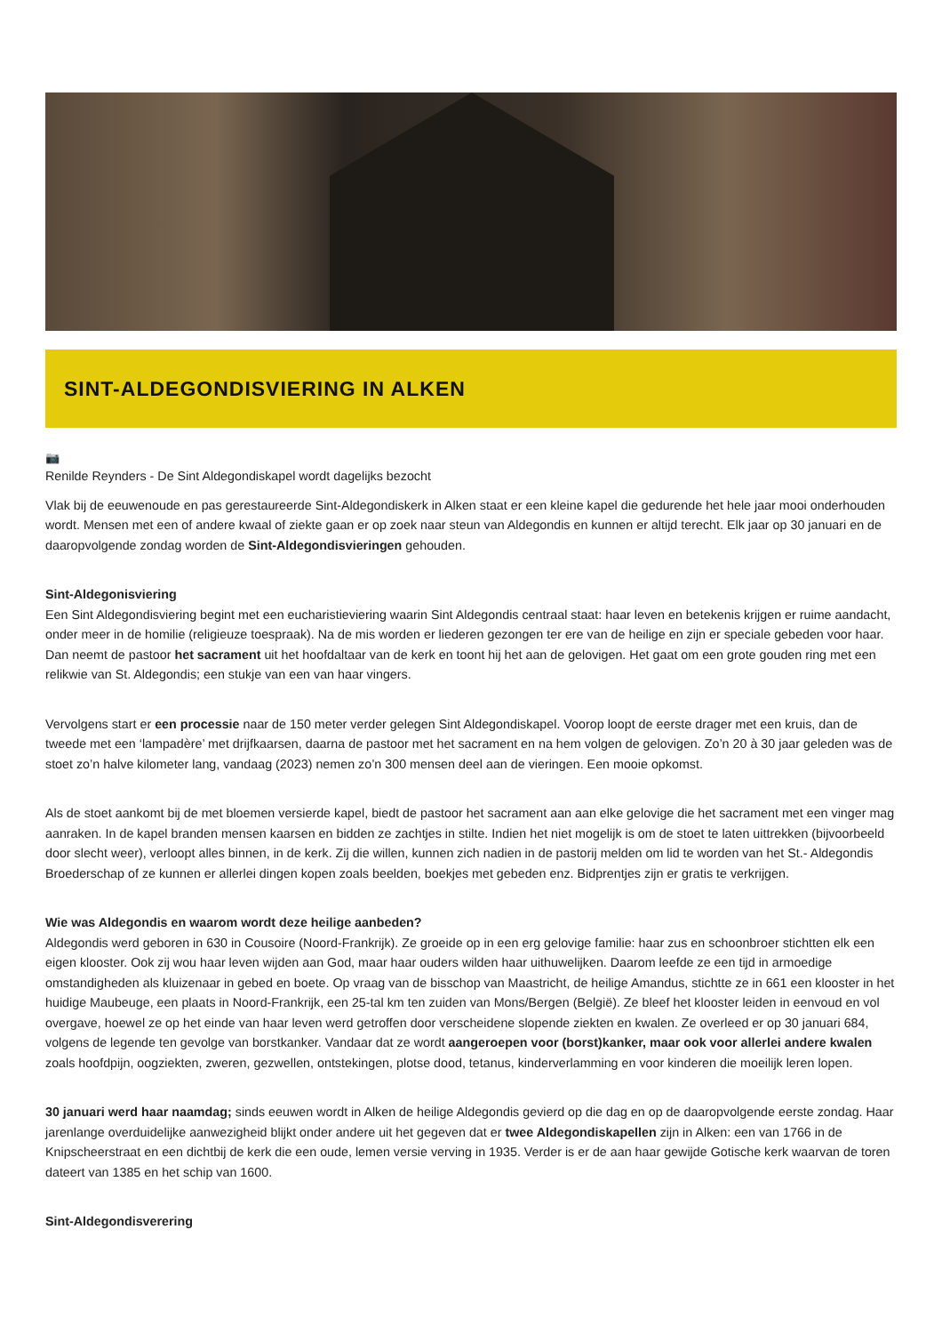SINT-ALDEGONDISVIERING IN ALKEN
📷
Renilde Reynders - De Sint Aldegondiskapel wordt dagelijks bezocht
Vlak bij de eeuwenoude en pas gerestaureerde Sint-Aldegondiskerk in Alken staat er een kleine kapel die gedurende het hele jaar mooi onderhouden wordt. Mensen met een of andere kwaal of ziekte gaan er op zoek naar steun van Aldegondis en kunnen er altijd terecht. Elk jaar op 30 januari en de daaropvolgende zondag worden de Sint-Aldegondisvieringen gehouden.
Sint-Aldegonisviering
Een Sint Aldegondisviering begint met een eucharistieviering waarin Sint Aldegondis centraal staat: haar leven en betekenis krijgen er ruime aandacht, onder meer in de homilie (religieuze toespraak). Na de mis worden er liederen gezongen ter ere van de heilige en zijn er speciale gebeden voor haar. Dan neemt de pastoor het sacrament uit het hoofdaltaar van de kerk en toont hij het aan de gelovigen. Het gaat om een grote gouden ring met een relikwie van St. Aldegondis; een stukje van een van haar vingers.
Vervolgens start er een processie naar de 150 meter verder gelegen Sint Aldegondiskapel. Voorop loopt de eerste drager met een kruis, dan de tweede met een ‘lampadère’ met drijfkaarsen, daarna de pastoor met het sacrament en na hem volgen de gelovigen. Zo’n 20 à 30 jaar geleden was de stoet zo’n halve kilometer lang, vandaag (2023) nemen zo’n 300 mensen deel aan de vieringen. Een mooie opkomst.
Als de stoet aankomt bij de met bloemen versierde kapel, biedt de pastoor het sacrament aan aan elke gelovige die het sacrament met een vinger mag aanraken. In de kapel branden mensen kaarsen en bidden ze zachtjes in stilte. Indien het niet mogelijk is om de stoet te laten uittrekken (bijvoorbeeld door slecht weer), verloopt alles binnen, in de kerk. Zij die willen, kunnen zich nadien in de pastorij melden om lid te worden van het St.- Aldegondis Broederschap of ze kunnen er allerlei dingen kopen zoals beelden, boekjes met gebeden enz. Bidprentjes zijn er gratis te verkrijgen.
Wie was Aldegondis en waarom wordt deze heilige aanbeden?
Aldegondis werd geboren in 630 in Cousoire (Noord-Frankrijk). Ze groeide op in een erg gelovige familie: haar zus en schoonbroer stichtten elk een eigen klooster. Ook zij wou haar leven wijden aan God, maar haar ouders wilden haar uithuwelijken. Daarom leefde ze een tijd in armoedige omstandigheden als kluizenaar in gebed en boete. Op vraag van de bisschop van Maastricht, de heilige Amandus, stichtte ze in 661 een klooster in het huidige Maubeuge, een plaats in Noord-Frankrijk, een 25-tal km ten zuiden van Mons/Bergen (België). Ze bleef het klooster leiden in eenvoud en vol overgave, hoewel ze op het einde van haar leven werd getroffen door verscheidene slopende ziekten en kwalen. Ze overleed er op 30 januari 684, volgens de legende ten gevolge van borstkanker. Vandaar dat ze wordt aangeroepen voor (borst)kanker, maar ook voor allerlei andere kwalen zoals hoofdpijn, oogziekten, zweren, gezwellen, ontstekingen, plotse dood, tetanus, kinderverlamming en voor kinderen die moeilijk leren lopen.
30 januari werd haar naamdag; sinds eeuwen wordt in Alken de heilige Aldegondis gevierd op die dag en op de daaropvolgende eerste zondag. Haar jarenlange overduidelijke aanwezigheid blijkt onder andere uit het gegeven dat er twee Aldegondiskapellen zijn in Alken: een van 1766 in de Knipscheerstraat en een dichtbij de kerk die een oude, lemen versie verving in 1935. Verder is er de aan haar gewijde Gotische kerk waarvan de toren dateert van 1385 en het schip van 1600.
Sint-Aldegondisverering